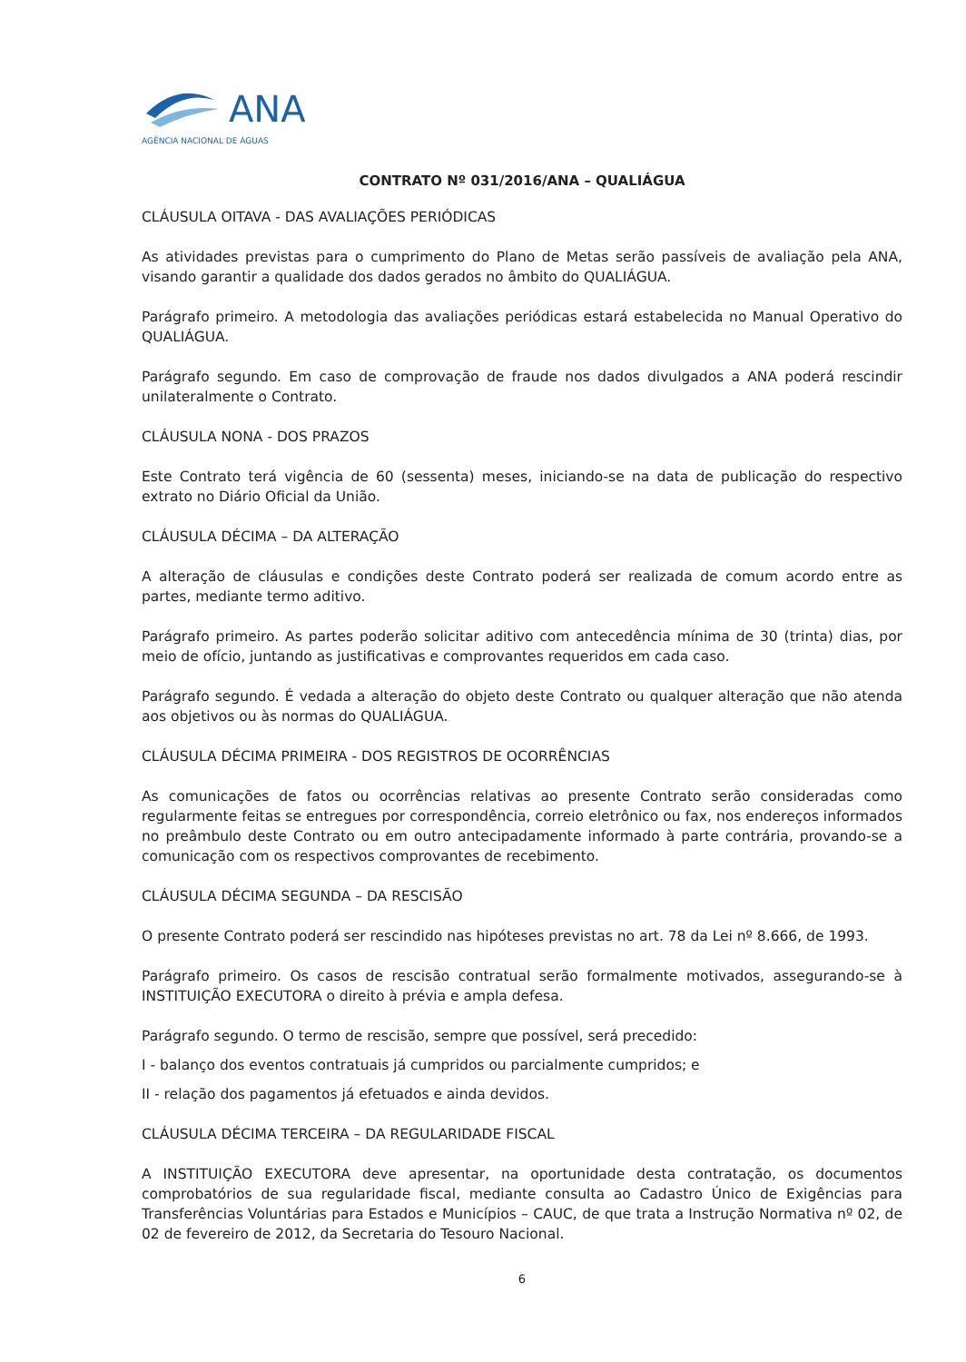ANA
AGÊNCIA NACIONAL DE ÁGUAS
CONTRATO Nº 031/2016/ANA – QUALIÁGUA
CLÁUSULA OITAVA - DAS AVALIAÇÕES PERIÓDICAS
As atividades previstas para o cumprimento do Plano de Metas serão passíveis de avaliação pela ANA, visando garantir a qualidade dos dados gerados no âmbito do QUALIÁGUA.
Parágrafo primeiro. A metodologia das avaliações periódicas estará estabelecida no Manual Operativo do QUALIÁGUA.
Parágrafo segundo. Em caso de comprovação de fraude nos dados divulgados a ANA poderá rescindir unilateralmente o Contrato.
CLÁUSULA NONA - DOS PRAZOS
Este Contrato terá vigência de 60 (sessenta) meses, iniciando-se na data de publicação do respectivo extrato no Diário Oficial da União.
CLÁUSULA DÉCIMA – DA ALTERAÇÃO
A alteração de cláusulas e condições deste Contrato poderá ser realizada de comum acordo entre as partes, mediante termo aditivo.
Parágrafo primeiro. As partes poderão solicitar aditivo com antecedência mínima de 30 (trinta) dias, por meio de ofício, juntando as justificativas e comprovantes requeridos em cada caso.
Parágrafo segundo. É vedada a alteração do objeto deste Contrato ou qualquer alteração que não atenda aos objetivos ou às normas do QUALIÁGUA.
CLÁUSULA DÉCIMA PRIMEIRA - DOS REGISTROS DE OCORRÊNCIAS
As comunicações de fatos ou ocorrências relativas ao presente Contrato serão consideradas como regularmente feitas se entregues por correspondência, correio eletrônico ou fax, nos endereços informados no preâmbulo deste Contrato ou em outro antecipadamente informado à parte contrária, provando-se a comunicação com os respectivos comprovantes de recebimento.
CLÁUSULA DÉCIMA SEGUNDA – DA RESCISÃO
O presente Contrato poderá ser rescindido nas hipóteses previstas no art. 78 da Lei nº 8.666, de 1993.
Parágrafo primeiro. Os casos de rescisão contratual serão formalmente motivados, assegurando-se à INSTITUIÇÃO EXECUTORA o direito à prévia e ampla defesa.
Parágrafo segundo. O termo de rescisão, sempre que possível, será precedido:
I - balanço dos eventos contratuais já cumpridos ou parcialmente cumpridos; e
II - relação dos pagamentos já efetuados e ainda devidos.
CLÁUSULA DÉCIMA TERCEIRA – DA REGULARIDADE FISCAL
A INSTITUIÇÃO EXECUTORA deve apresentar, na oportunidade desta contratação, os documentos comprobatórios de sua regularidade fiscal, mediante consulta ao Cadastro Único de Exigências para Transferências Voluntárias para Estados e Municípios – CAUC, de que trata a Instrução Normativa nº 02, de 02 de fevereiro de 2012, da Secretaria do Tesouro Nacional.
6